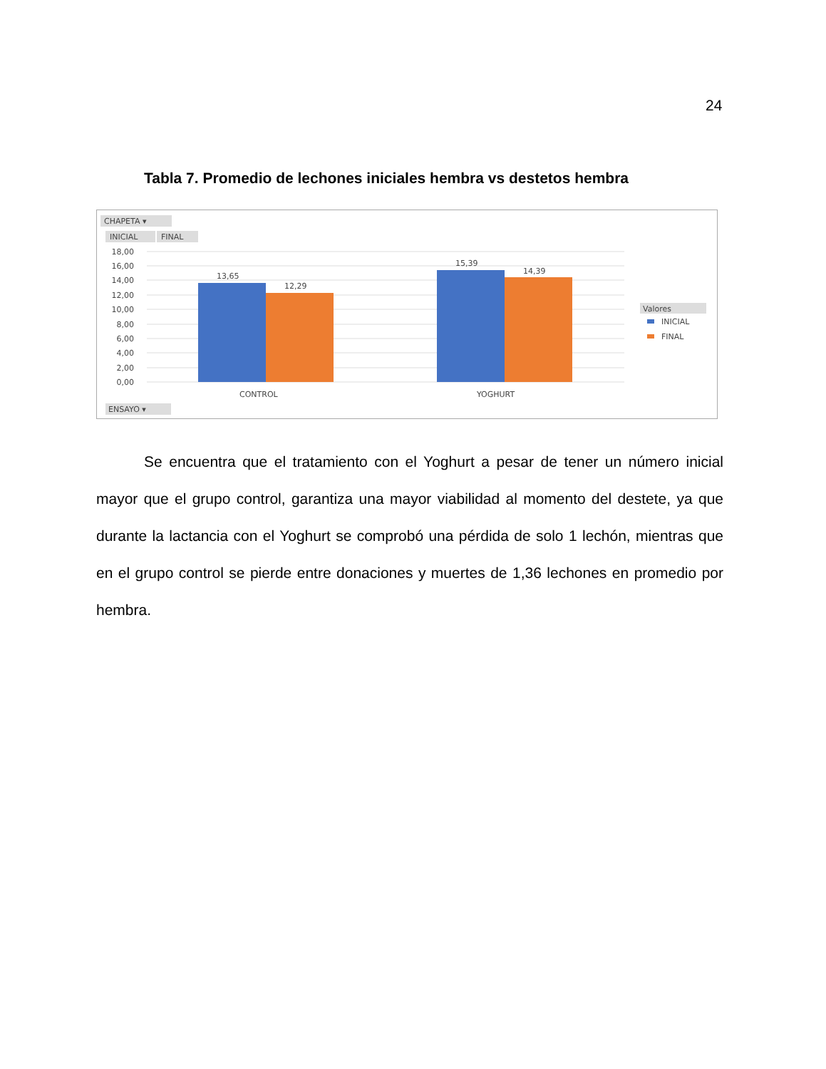24
Tabla 7. Promedio de lechones iniciales hembra vs destetos hembra
CHAPETA ▾
INICIAL
FINAL
18,00
16,00
14,00
12,00
10,00
8,00
6,00
4,00
2,00
0,00
13,65
12,29
15,39
14,39
CONTROL
YOGHURT
ENSAYO ▾
Valores
INICIAL
FINAL
Se encuentra que el tratamiento con el Yoghurt a pesar de tener un número inicial mayor que el grupo control, garantiza una mayor viabilidad al momento del destete, ya que durante la lactancia con el Yoghurt se comprobó una pérdida de solo 1 lechón, mientras que en el grupo control se pierde entre donaciones y muertes de 1,36 lechones en promedio por hembra.